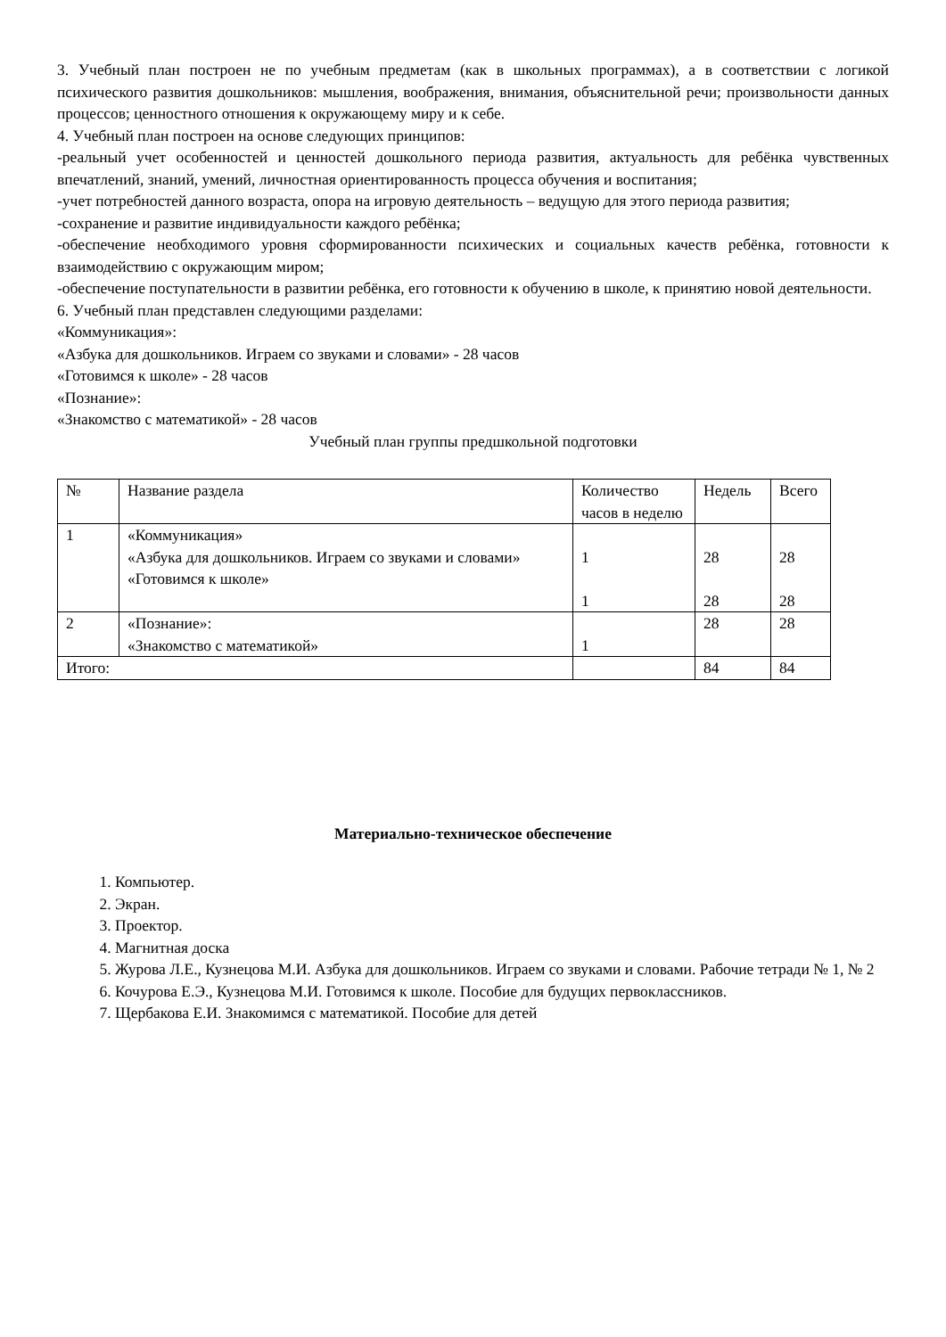3. Учебный план построен не по учебным предметам (как в школьных программах), а в соответствии с логикой психического развития дошкольников: мышления, воображения, внимания, объяснительной речи; произвольности данных процессов; ценностного отношения к окружающему миру и к себе.
4. Учебный план построен на основе следующих принципов:
-реальный учет особенностей и ценностей дошкольного периода развития, актуальность для ребёнка чувственных впечатлений, знаний, умений, личностная ориентированность процесса обучения и воспитания;
-учет потребностей данного возраста, опора на игровую деятельность – ведущую для этого периода развития;
-сохранение и развитие индивидуальности каждого ребёнка;
-обеспечение необходимого уровня сформированности психических и социальных качеств ребёнка, готовности к взаимодействию с окружающим миром;
-обеспечение поступательности в развитии ребёнка, его готовности к обучению в школе, к принятию новой деятельности.
6. Учебный план представлен следующими разделами:
«Коммуникация»:
«Азбука для дошкольников. Играем со звуками и словами» - 28 часов
«Готовимся к школе» - 28 часов
«Познание»:
«Знакомство с математикой» - 28 часов
Учебный план группы предшкольной подготовки
| № | Название раздела | Количество часов в неделю | Недель | Всего |
| 1 | «Коммуникация» «Азбука для дошкольников. Играем со звуками и словами» «Готовимся к школе» | 1 1 | 28 28 | 28 28 |
| 2 | «Познание»: «Знакомство с математикой» | 1 | 28 | 28 |
| Итого: | | | 84 | 84 |
Материально-техническое обеспечение
1. Компьютер.
2. Экран.
3. Проектор.
4. Магнитная доска
5. Журова Л.Е., Кузнецова М.И. Азбука для дошкольников. Играем со звуками и словами. Рабочие тетради № 1, № 2
6. Кочурова Е.Э., Кузнецова М.И. Готовимся к школе. Пособие для будущих первоклассников.
7. Щербакова Е.И. Знакомимся с математикой. Пособие для детей